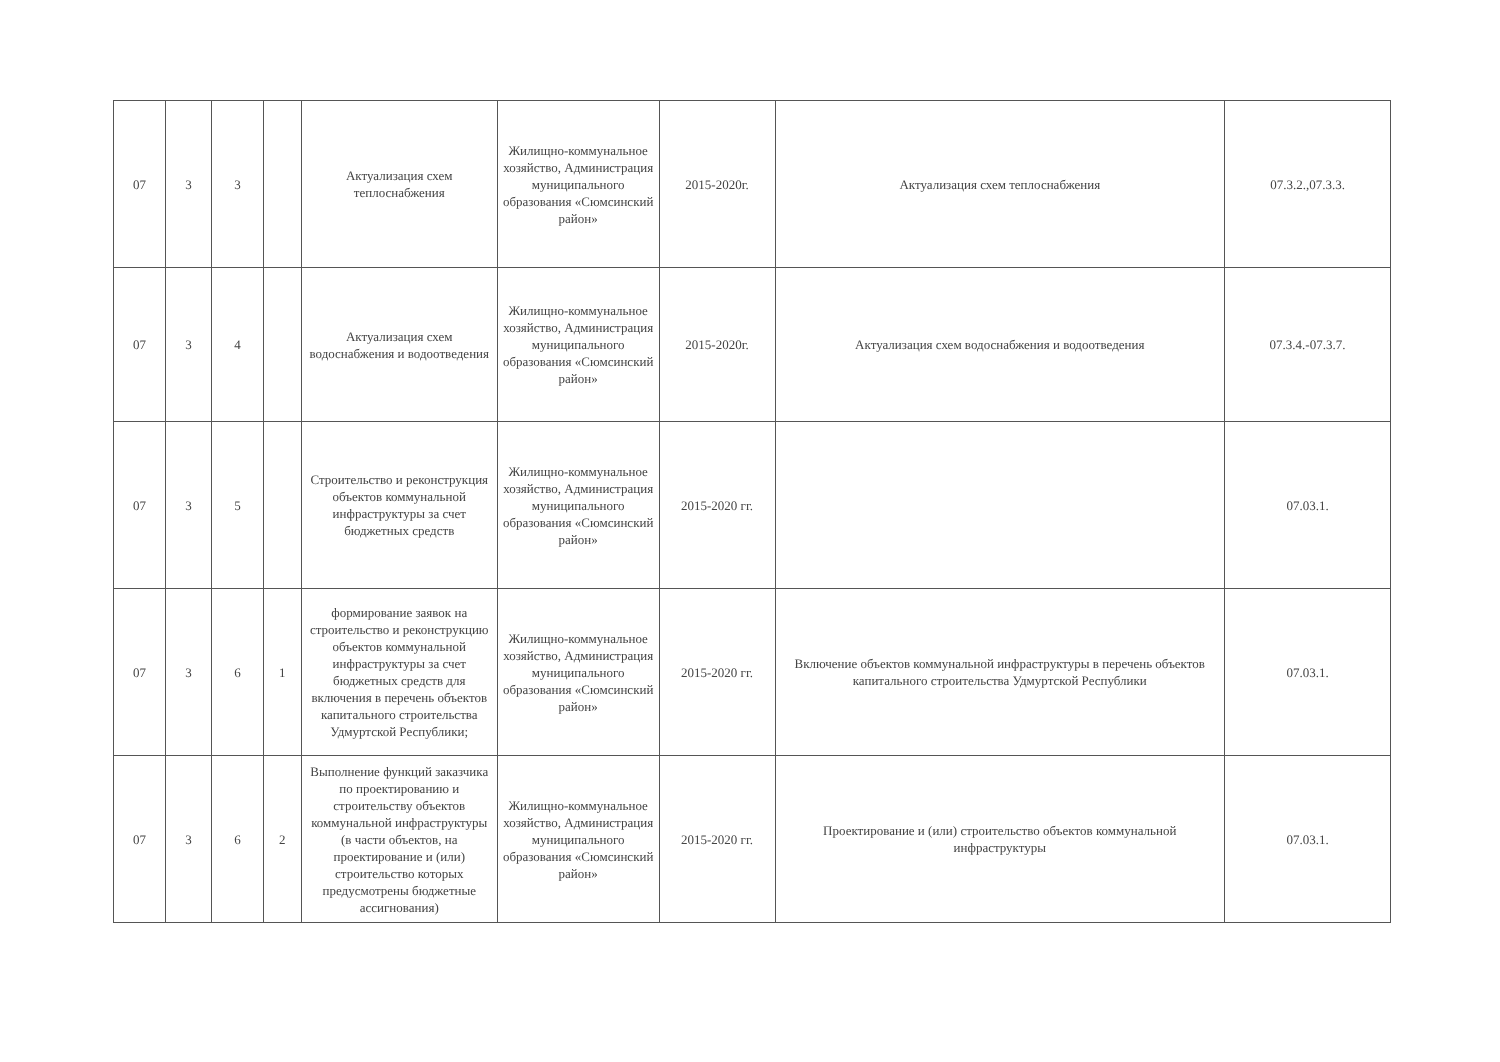| 07 | 3 | 3 | | Актуализация схем теплоснабжения | Жилищно-коммунальное хозяйство, Администрация муниципального образования «Сюмсинский район» | 2015-2020г. | Актуализация схем теплоснабжения | 07.3.2.,07.3.3. |
| 07 | 3 | 4 | | Актуализация схем водоснабжения и водоотведения | Жилищно-коммунальное хозяйство, Администрация муниципального образования «Сюмсинский район» | 2015-2020г. | Актуализация схем водоснабжения и водоотведения | 07.3.4.-07.3.7. |
| 07 | 3 | 5 | | Строительство и реконструкция объектов коммунальной инфраструктуры за счет бюджетных средств | Жилищно-коммунальное хозяйство, Администрация муниципального образования «Сюмсинский район» | 2015-2020 гг. | | 07.03.1. |
| 07 | 3 | 6 | 1 | формирование заявок на строительство и реконструкцию объектов коммунальной инфраструктуры за счет бюджетных средств для включения в перечень объектов капитального строительства Удмуртской Республики; | Жилищно-коммунальное хозяйство, Администрация муниципального образования «Сюмсинский район» | 2015-2020 гг. | Включение объектов коммунальной инфраструктуры в перечень объектов капитального строительства Удмуртской Республики | 07.03.1. |
| 07 | 3 | 6 | 2 | Выполнение функций заказчика по проектированию и строительству объектов коммунальной инфраструктуры (в части объектов, на проектирование и (или) строительство которых предусмотрены бюджетные ассигнования) | Жилищно-коммунальное хозяйство, Администрация муниципального образования «Сюмсинский район» | 2015-2020 гг. | Проектирование и (или) строительство объектов коммунальной инфраструктуры | 07.03.1. |